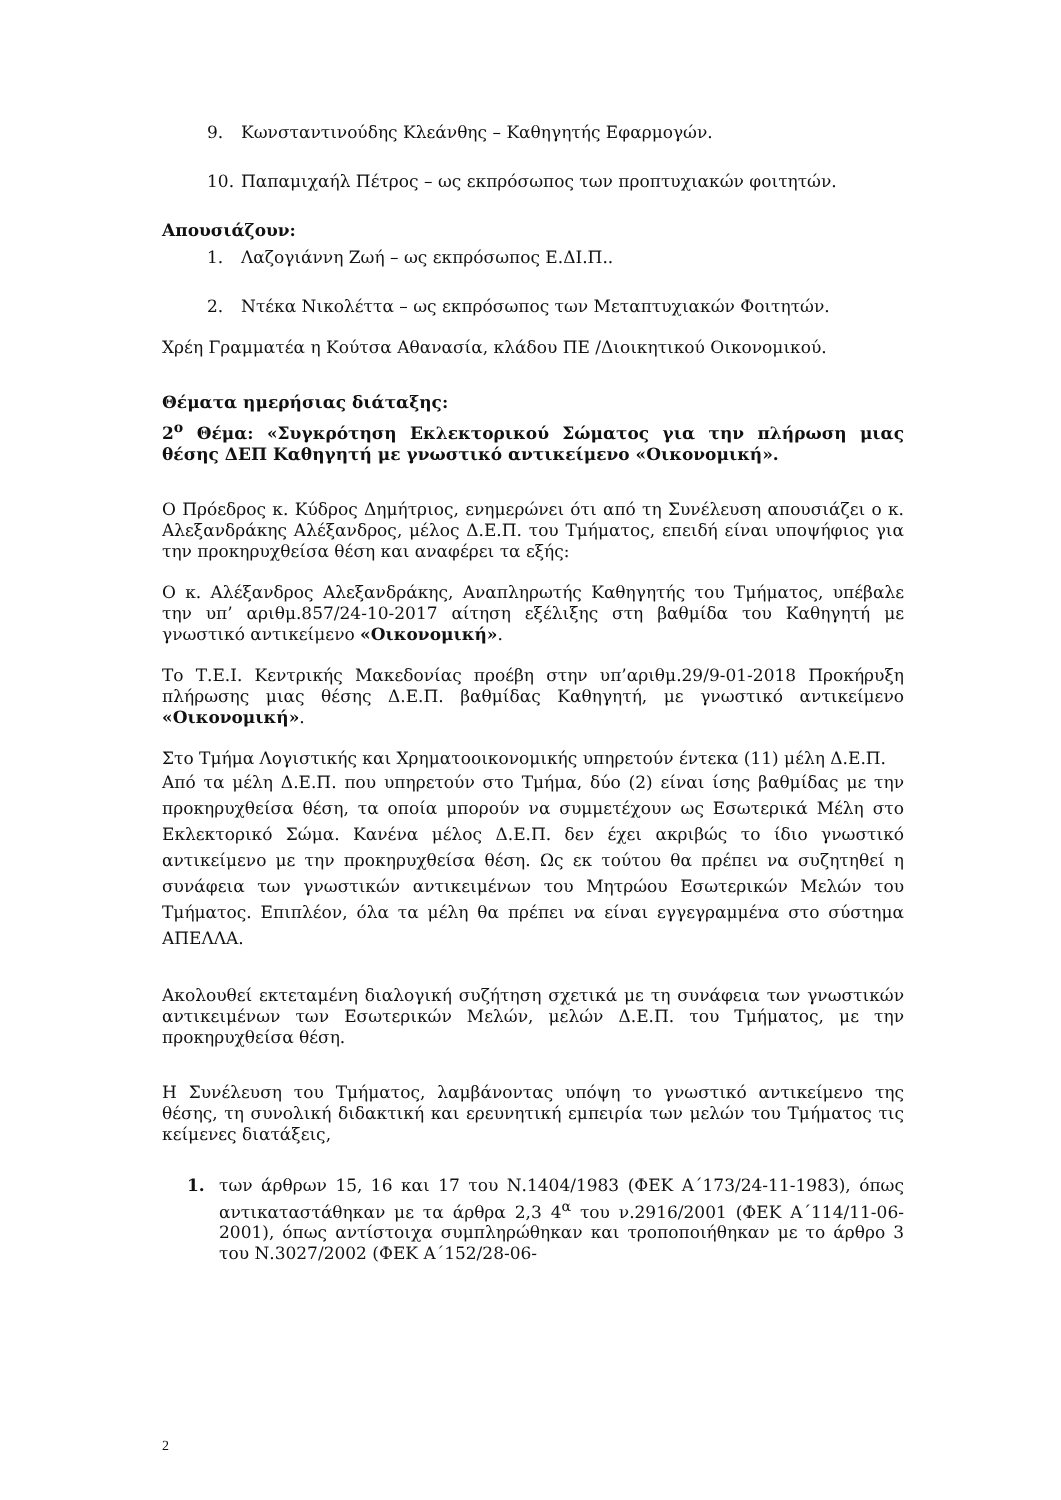9. Κωνσταντινούδης Κλεάνθης – Καθηγητής Εφαρμογών.
10. Παπαμιχαήλ Πέτρος – ως εκπρόσωπος των προπτυχιακών φοιτητών.
Απουσιάζουν:
1. Λαζογιάννη Ζωή – ως εκπρόσωπος Ε.ΔΙ.Π..
2. Ντέκα Νικολέττα – ως εκπρόσωπος των Μεταπτυχιακών Φοιτητών.
Χρέη Γραμματέα η Κούτσα Αθανασία, κλάδου ΠΕ /Διοικητικού Οικονομικού.
Θέματα ημερήσιας διάταξης:
2<sup>ο</sup> Θέμα: «Συγκρότηση Εκλεκτορικού Σώματος για την πλήρωση μιας θέσης ΔΕΠ Καθηγητή με γνωστικό αντικείμενο «Οικονομική».
Ο Πρόεδρος κ. Κύδρος Δημήτριος, ενημερώνει ότι από τη Συνέλευση απουσιάζει ο κ. Αλεξανδράκης Αλέξανδρος, μέλος Δ.Ε.Π. του Τμήματος, επειδή είναι υποψήφιος για την προκηρυχθείσα θέση και αναφέρει τα εξής:
Ο κ. Αλέξανδρος Αλεξανδράκης, Αναπληρωτής Καθηγητής του Τμήματος, υπέβαλε την υπ’ αριθμ.857/24-10-2017 αίτηση εξέλιξης στη βαθμίδα του Καθηγητή με γνωστικό αντικείμενο «Οικονομική».
Το Τ.Ε.Ι. Κεντρικής Μακεδονίας προέβη στην υπ’αριθμ.29/9-01-2018 Προκήρυξη πλήρωσης μιας θέσης Δ.Ε.Π. βαθμίδας Καθηγητή, με γνωστικό αντικείμενο «Οικονομική».
Στο Τμήμα Λογιστικής και Χρηματοοικονομικής υπηρετούν έντεκα (11) μέλη Δ.Ε.Π.
Από τα μέλη Δ.Ε.Π. που υπηρετούν στο Τμήμα, δύο (2) είναι ίσης βαθμίδας με την προκηρυχθείσα θέση, τα οποία μπορούν να συμμετέχουν ως Εσωτερικά Μέλη στο Εκλεκτορικό Σώμα. Κανένα μέλος Δ.Ε.Π. δεν έχει ακριβώς το ίδιο γνωστικό αντικείμενο με την προκηρυχθείσα θέση. Ως εκ τούτου θα πρέπει να συζητηθεί η συνάφεια των γνωστικών αντικειμένων του Μητρώου Εσωτερικών Μελών του Τμήματος. Επιπλέον, όλα τα μέλη θα πρέπει να είναι εγγεγραμμένα στο σύστημα ΑΠΕΛΛΑ.
Ακολουθεί εκτεταμένη διαλογική συζήτηση σχετικά με τη συνάφεια των γνωστικών αντικειμένων των Εσωτερικών Μελών, μελών Δ.Ε.Π. του Τμήματος, με την προκηρυχθείσα θέση.
Η Συνέλευση του Τμήματος, λαμβάνοντας υπόψη το γνωστικό αντικείμενο της θέσης, τη συνολική διδακτική και ερευνητική εμπειρία των μελών του Τμήματος τις κείμενες διατάξεις,
1. των άρθρων 15, 16 και 17 του Ν.1404/1983 (ΦΕΚ Α΄173/24-11-1983), όπως αντικαταστάθηκαν με τα άρθρα 2,3 4<sup>α</sup> του ν.2916/2001 (ΦΕΚ Α΄114/11-06-2001), όπως αντίστοιχα συμπληρώθηκαν και τροποποιήθηκαν με το άρθρο 3 του Ν.3027/2002 (ΦΕΚ Α΄152/28-06-
2